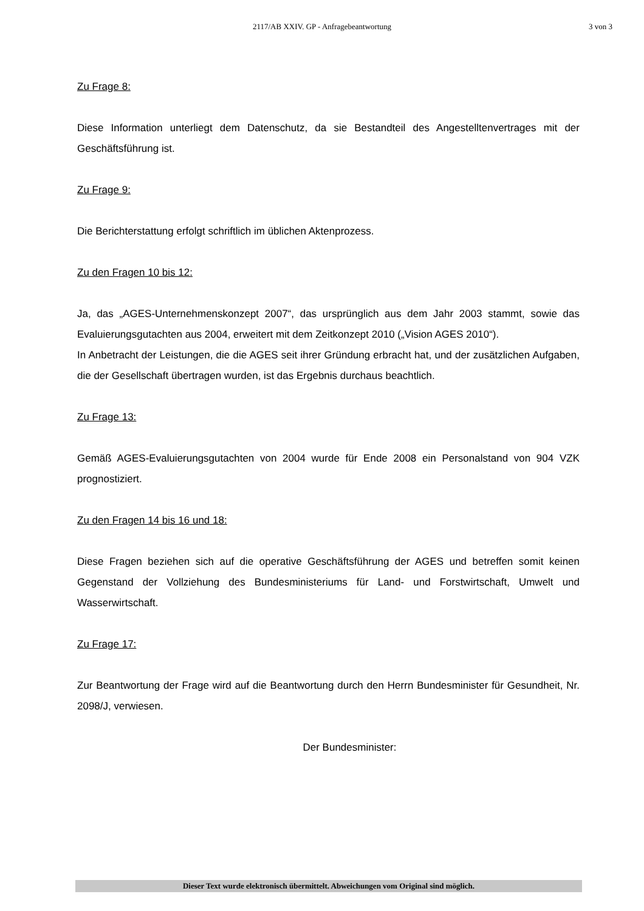2117/AB XXIV. GP - Anfragebeantwortung 3 von 3
Zu Frage 8:
Diese Information unterliegt dem Datenschutz, da sie Bestandteil des Angestelltenvertrages mit der Geschäftsführung ist.
Zu Frage 9:
Die Berichterstattung erfolgt schriftlich im üblichen Aktenprozess.
Zu den Fragen 10 bis 12:
Ja, das „AGES-Unternehmenskonzept 2007“, das ursprünglich aus dem Jahr 2003 stammt, sowie das Evaluierungsgutachten aus 2004, erweitert mit dem Zeitkonzept 2010 („Vision AGES 2010“).
In Anbetracht der Leistungen, die die AGES seit ihrer Gründung erbracht hat, und der zusätzlichen Aufgaben, die der Gesellschaft übertragen wurden, ist das Ergebnis durchaus beachtlich.
Zu Frage 13:
Gemäß AGES-Evaluierungsgutachten von 2004 wurde für Ende 2008 ein Personalstand von 904 VZK prognostiziert.
Zu den Fragen 14 bis 16 und 18:
Diese Fragen beziehen sich auf die operative Geschäftsführung der AGES und betreffen somit keinen Gegenstand der Vollziehung des Bundesministeriums für Land- und Forstwirtschaft, Umwelt und Wasserwirtschaft.
Zu Frage 17:
Zur Beantwortung der Frage wird auf die Beantwortung durch den Herrn Bundesminister für Gesundheit, Nr. 2098/J, verwiesen.
Der Bundesminister:
Dieser Text wurde elektronisch übermittelt. Abweichungen vom Original sind möglich.